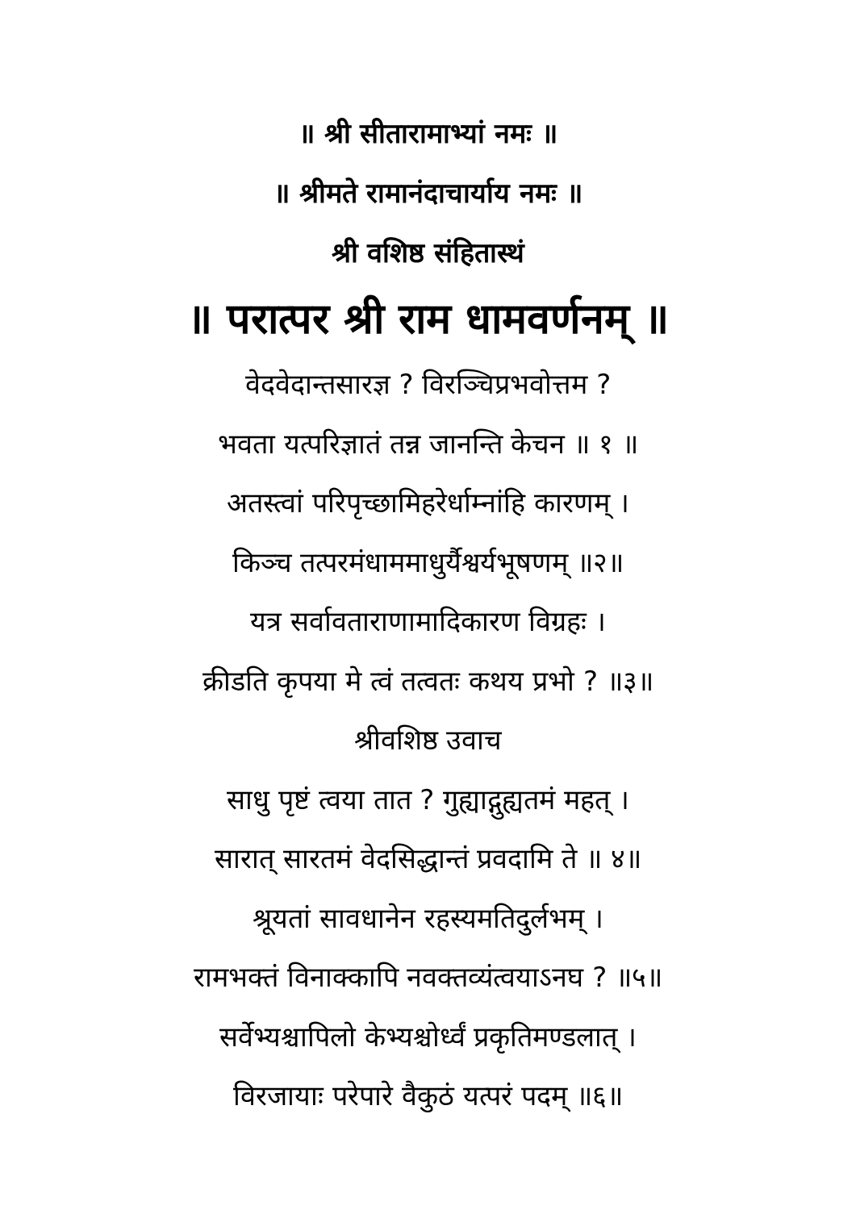॥ श्री सीतारामाभ्यां नमः ॥
॥ श्रीमते रामानंदाचार्याय नमः ॥
श्री वशिष्ठ संहितास्थं
॥ परात्पर श्री राम धामवर्णनम् ॥
वेदवेदान्तसारज्ञ ? विरञ्चिप्रभवोत्तम ?
भवता यत्परिज्ञातं तन्न जानन्ति केचन ॥ १ ॥
अतस्त्वां परिपृच्छामिहरेर्धाम्नांहि कारणम् ।
किञ्च तत्परमंधाममाधुर्यैश्वर्यभूषणम् ॥२॥
यत्र सर्वावताराणामादिकारण विग्रहः ।
क्रीडति कृपया मे त्वं तत्वतः कथय प्रभो ? ॥३॥
श्रीवशिष्ठ उवाच
साधु पृष्टं त्वया तात ? गुह्याद्गुह्यतमं महत् ।
सारात् सारतमं वेदसिद्धान्तं प्रवदामि ते ॥ ४॥
श्रूयतां सावधानेन रहस्यमतिदुर्लभम् ।
रामभक्तं विनाक्कापि नवक्तव्यंत्वयाऽनघ ? ॥५॥
सर्वेभ्यश्चापिलो केभ्यश्चोर्ध्वं प्रकृतिमण्डलात् ।
विरजायाः परेपारे वैकुठं यत्परं पदम् ॥६॥